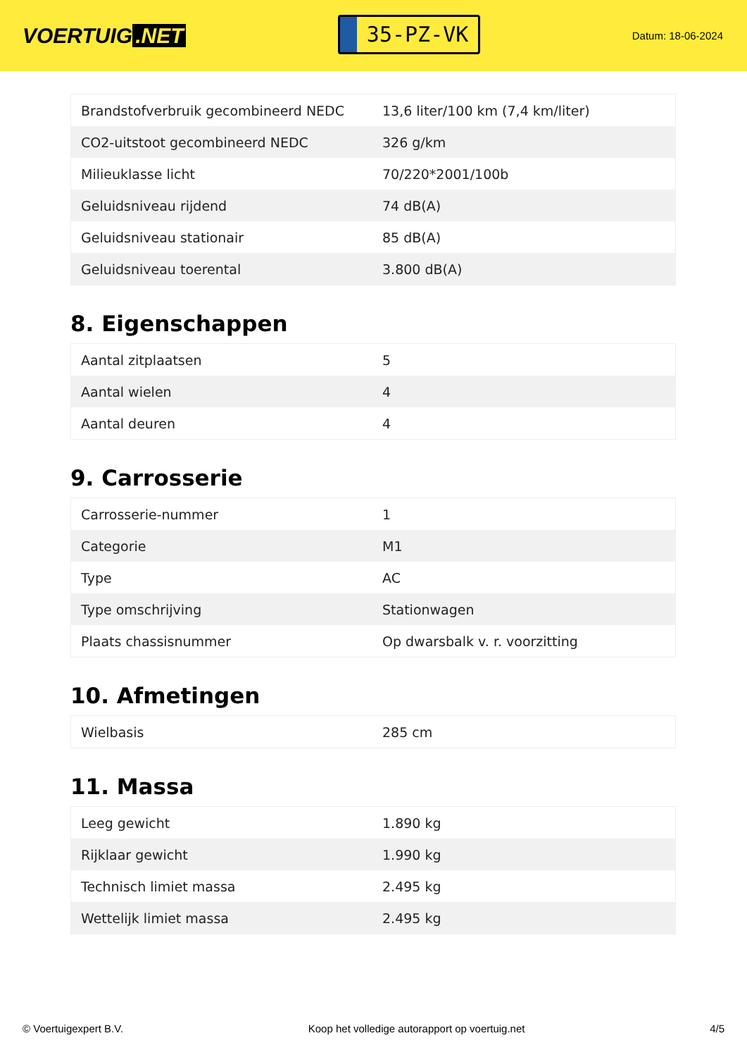VOERTUIG.NET
35-PZ-VK
Datum: 18-06-2024
| Brandstofverbruik gecombineerd NEDC | 13,6 liter/100 km (7,4 km/liter) |
| CO2-uitstoot gecombineerd NEDC | 326 g/km |
| Milieuklasse licht | 70/220*2001/100b |
| Geluidsniveau rijdend | 74 dB(A) |
| Geluidsniveau stationair | 85 dB(A) |
| Geluidsniveau toerental | 3.800 dB(A) |
8. Eigenschappen
| Aantal zitplaatsen | 5 |
| Aantal wielen | 4 |
| Aantal deuren | 4 |
9. Carrosserie
| Carrosserie-nummer | 1 |
| Categorie | M1 |
| Type | AC |
| Type omschrijving | Stationwagen |
| Plaats chassisnummer | Op dwarsbalk v. r. voorzitting |
10. Afmetingen
| Wielbasis | 285 cm |
11. Massa
| Leeg gewicht | 1.890 kg |
| Rijklaar gewicht | 1.990 kg |
| Technisch limiet massa | 2.495 kg |
| Wettelijk limiet massa | 2.495 kg |
© Voertuigexpert B.V. Koop het volledige autorapport op voertuig.net 4/5